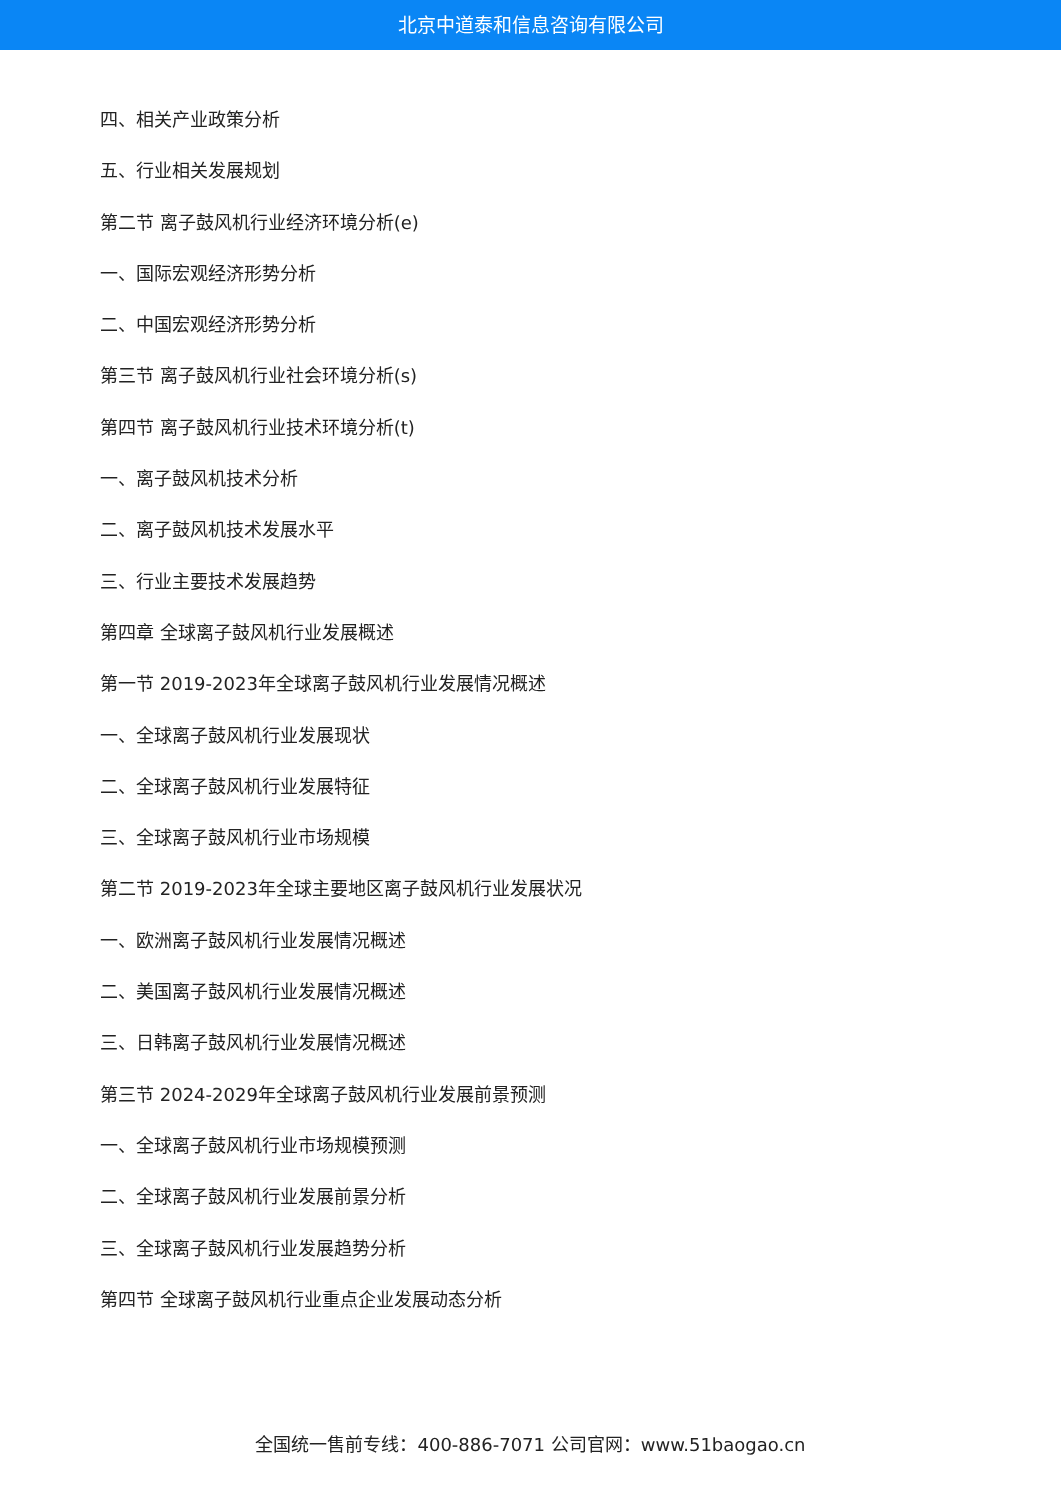北京中道泰和信息咨询有限公司
四、相关产业政策分析
五、行业相关发展规划
第二节 离子鼓风机行业经济环境分析(e)
一、国际宏观经济形势分析
二、中国宏观经济形势分析
第三节 离子鼓风机行业社会环境分析(s)
第四节 离子鼓风机行业技术环境分析(t)
一、离子鼓风机技术分析
二、离子鼓风机技术发展水平
三、行业主要技术发展趋势
第四章 全球离子鼓风机行业发展概述
第一节 2019-2023年全球离子鼓风机行业发展情况概述
一、全球离子鼓风机行业发展现状
二、全球离子鼓风机行业发展特征
三、全球离子鼓风机行业市场规模
第二节 2019-2023年全球主要地区离子鼓风机行业发展状况
一、欧洲离子鼓风机行业发展情况概述
二、美国离子鼓风机行业发展情况概述
三、日韩离子鼓风机行业发展情况概述
第三节 2024-2029年全球离子鼓风机行业发展前景预测
一、全球离子鼓风机行业市场规模预测
二、全球离子鼓风机行业发展前景分析
三、全球离子鼓风机行业发展趋势分析
第四节 全球离子鼓风机行业重点企业发展动态分析
全国统一售前专线：400-886-7071 公司官网：www.51baogao.cn